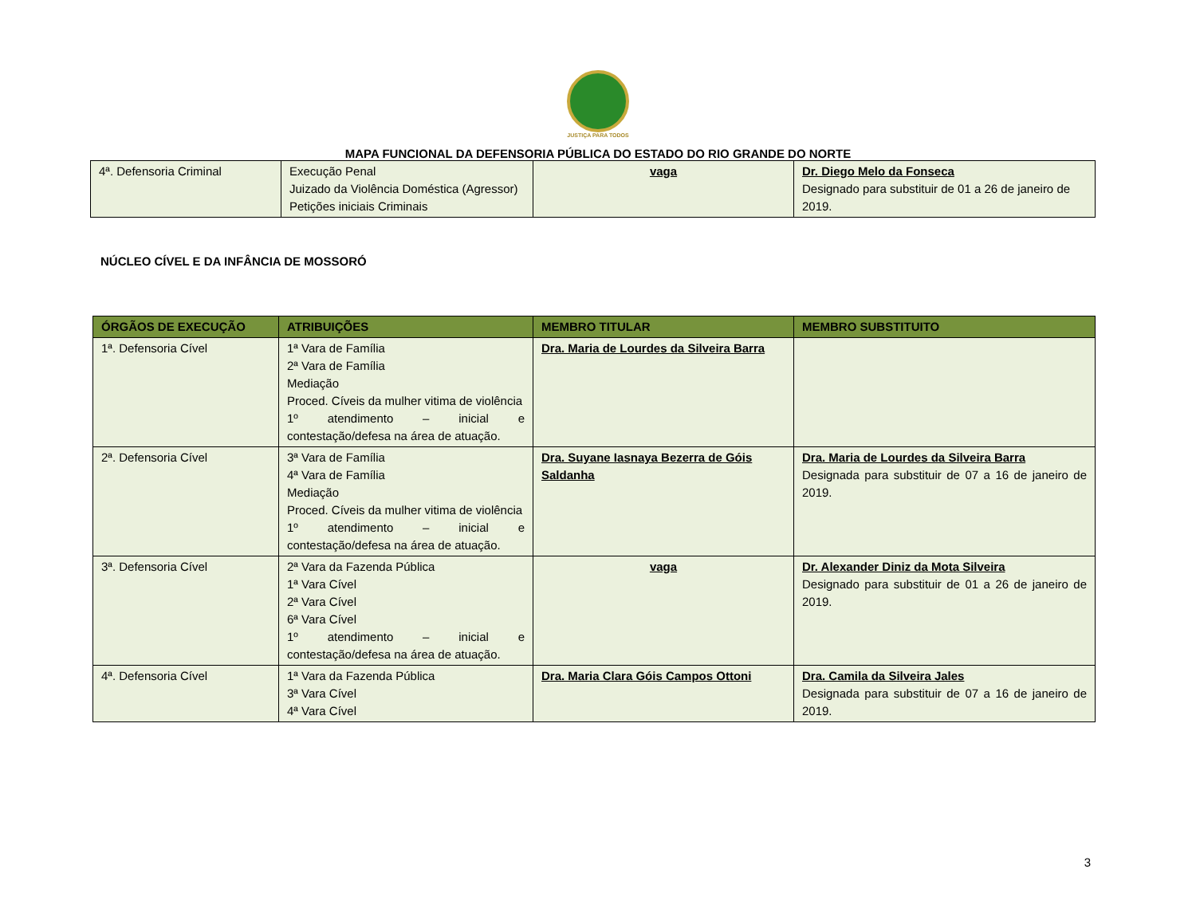JUSTIÇA PARA TODOS
MAPA FUNCIONAL DA DEFENSORIA PÚBLICA DO ESTADO DO RIO GRANDE DO NORTE
| 4ª. Defensoria Criminal | Execução Penal Juizado da Violência Doméstica (Agressor) Petições iniciais Criminais | vaga | Dr. Diego Melo da Fonseca Designado para substituir de 01 a 26 de janeiro de 2019. |
NÚCLEO CÍVEL E DA INFÂNCIA DE MOSSORÓ
| ÓRGÃOS DE EXECUÇÃO | ATRIBUIÇÕES | MEMBRO TITULAR | MEMBRO SUBSTITUITO |
| --- | --- | --- | --- |
| 1ª. Defensoria Cível | 1ª Vara de Família 2ª Vara de Família Mediação Proced. Cíveis da mulher vitima de violência 1º atendimento – inicial e contestação/defesa na área de atuação. | Dra. Maria de Lourdes da Silveira Barra | |
| 2ª. Defensoria Cível | 3ª Vara de Família 4ª Vara de Família Mediação Proced. Cíveis da mulher vitima de violência 1º atendimento – inicial e contestação/defesa na área de atuação. | Dra. Suyane Iasnaya Bezerra de Góis Saldanha | Dra. Maria de Lourdes da Silveira Barra Designada para substituir de 07 a 16 de janeiro de 2019. |
| 3ª. Defensoria Cível | 2ª Vara da Fazenda Pública 1ª Vara Cível 2ª Vara Cível 6ª Vara Cível 1º atendimento – inicial e contestação/defesa na área de atuação. | vaga | Dr. Alexander Diniz da Mota Silveira Designado para substituir de 01 a 26 de janeiro de 2019. |
| 4ª. Defensoria Cível | 1ª Vara da Fazenda Pública 3ª Vara Cível 4ª Vara Cível | Dra. Maria Clara Góis Campos Ottoni | Dra. Camila da Silveira Jales Designada para substituir de 07 a 16 de janeiro de 2019. |
3